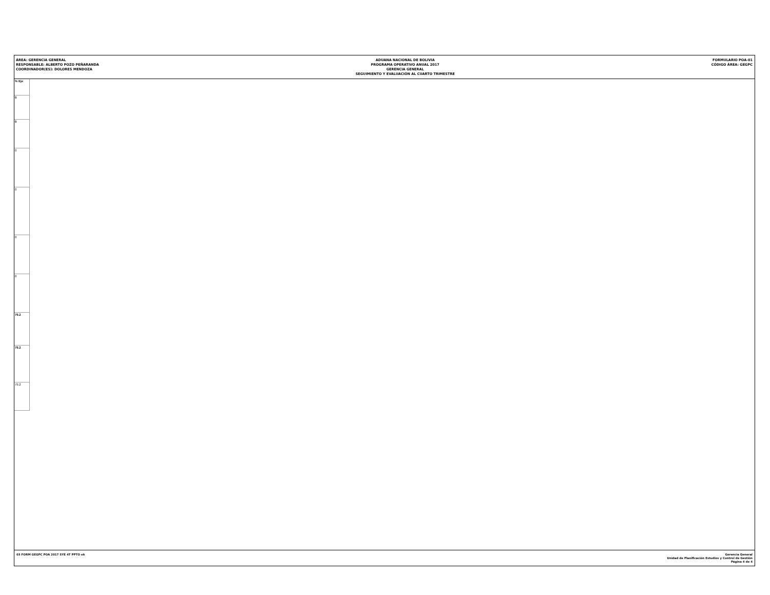ÁREA: GERENCIA GENERAL
RESPONSABLE: ALBERTO POZO PEÑARANDA
COORDINADOR(ES): DOLORES MENDOZA
ADUANA NACIONAL DE BOLIVIA
PROGRAMA OPERATIVO ANUAL 2017
GERENCIA GENERAL
SEGUIMIENTO Y EVALUACIÓN AL CUARTO TRIMESTRE
FORMULARIO POA-01
CÓDIGO ÁREA: GEGPC
| % Eje |
| --- |
| 0 |
| 0 |
| 0 |
| 0 |
| 0 |
| 0 |
| 79.2 |
| 79.2 |
| 79.2 |
03 FORM GEGPC POA 2017 SYE 4T PPTO ok
Gerencia General
Unidad de Planificación Estudios y Control de Gestión
Página 4 de 4